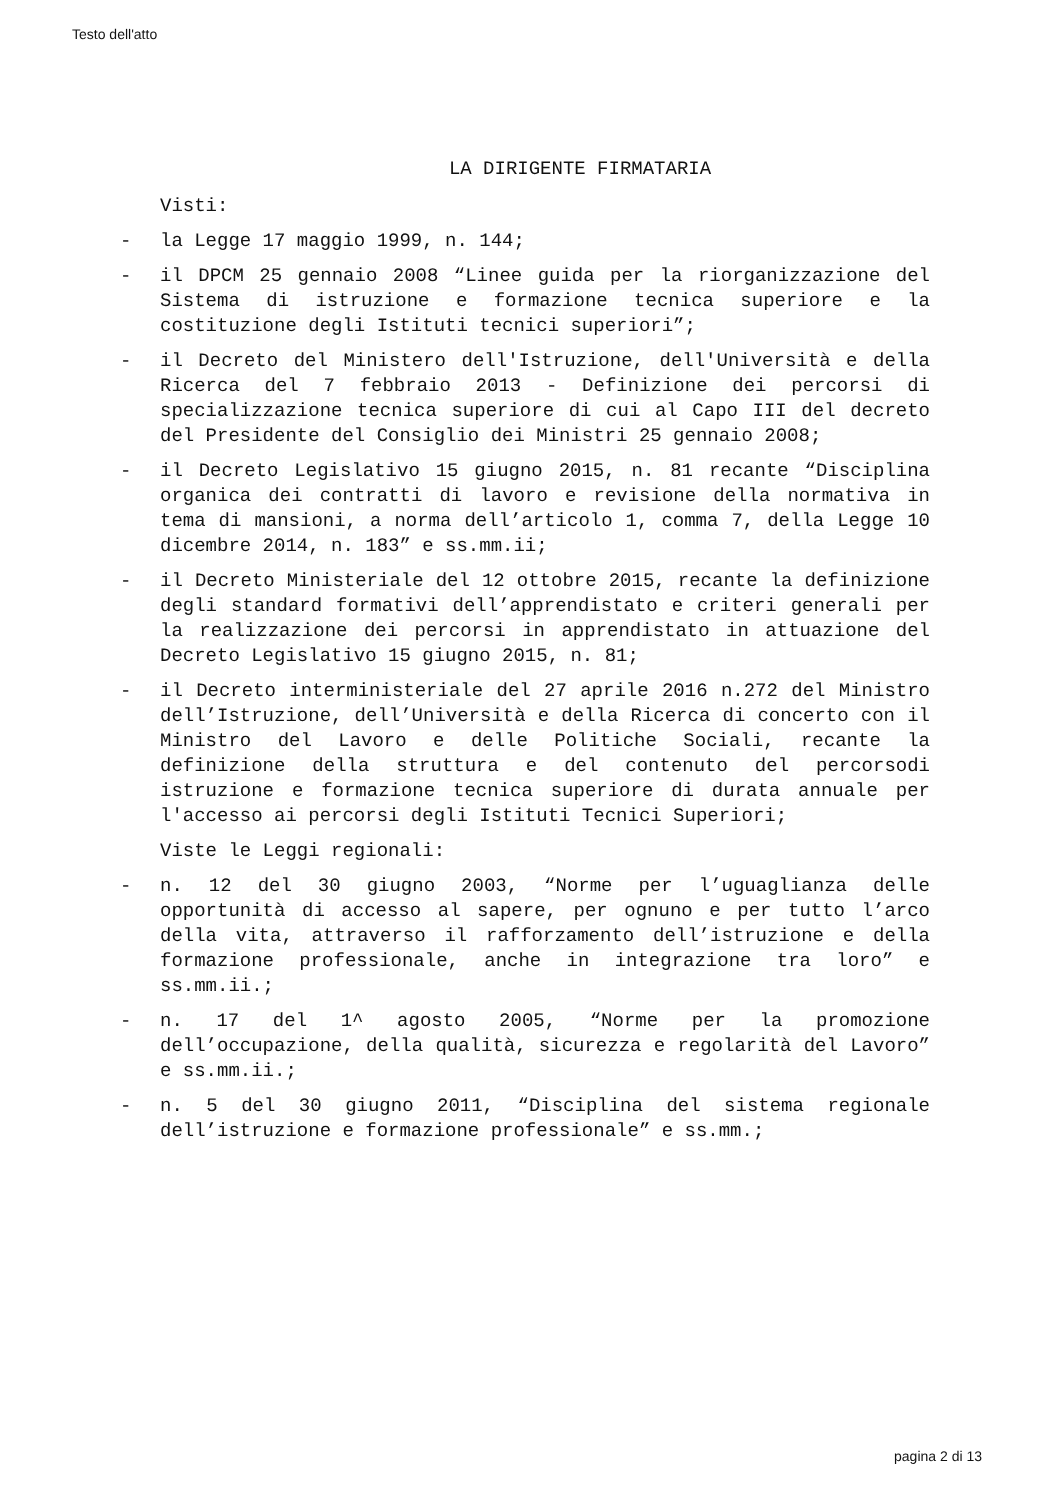Testo dell'atto
LA DIRIGENTE FIRMATARIA
Visti:
- la Legge 17 maggio 1999, n. 144;
- il DPCM 25 gennaio 2008 “Linee guida per la riorganizzazione del Sistema di istruzione e formazione tecnica superiore e la costituzione degli Istituti tecnici superiori”;
- il Decreto del Ministero dell'Istruzione, dell'Università e della Ricerca del 7 febbraio 2013 - Definizione dei percorsi di specializzazione tecnica superiore di cui al Capo III del decreto del Presidente del Consiglio dei Ministri 25 gennaio 2008;
- il Decreto Legislativo 15 giugno 2015, n. 81 recante “Disciplina organica dei contratti di lavoro e revisione della normativa in tema di mansioni, a norma dell’articolo 1, comma 7, della Legge 10 dicembre 2014, n. 183” e ss.mm.ii;
- il Decreto Ministeriale del 12 ottobre 2015, recante la definizione degli standard formativi dell’apprendistato e criteri generali per la realizzazione dei percorsi in apprendistato in attuazione del Decreto Legislativo 15 giugno 2015, n. 81;
- il Decreto interministeriale del 27 aprile 2016 n.272 del Ministro dell’Istruzione, dell’Università e della Ricerca di concerto con il Ministro del Lavoro e delle Politiche Sociali, recante la definizione della struttura e del contenuto del percorsodi istruzione e formazione tecnica superiore di durata annuale per l'accesso ai percorsi degli Istituti Tecnici Superiori;
Viste le Leggi regionali:
- n. 12 del 30 giugno 2003, “Norme per l’uguaglianza delle opportunità di accesso al sapere, per ognuno e per tutto l’arco della vita, attraverso il rafforzamento dell’istruzione e della formazione professionale, anche in integrazione tra loro” e ss.mm.ii.;
- n. 17 del 1^ agosto 2005, “Norme per la promozione dell’occupazione, della qualità, sicurezza e regolarità del Lavoro” e ss.mm.ii.;
- n. 5 del 30 giugno 2011, “Disciplina del sistema regionale dell’istruzione e formazione professionale” e ss.mm.;
pagina 2 di 13